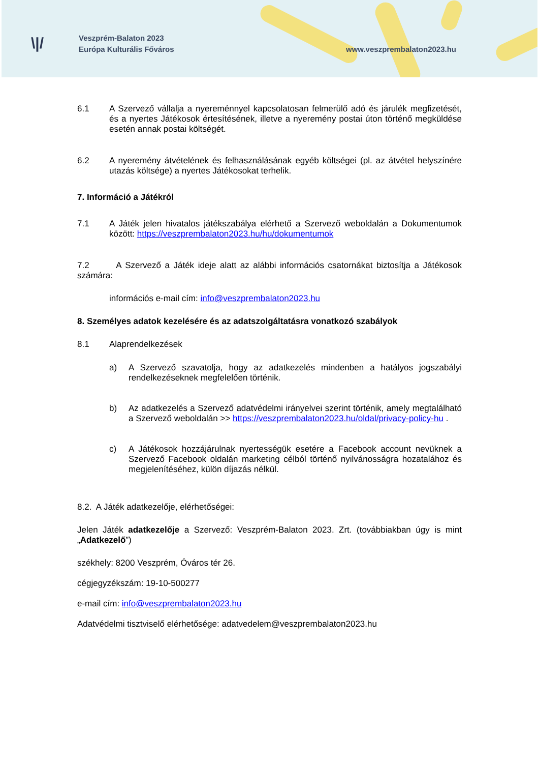\|/
Veszprém-Balaton 2023
Európa Kulturális Főváros
www.veszprembalaton2023.hu
6.1 A Szervező vállalja a nyereménnyel kapcsolatosan felmerülő adó és járulék megfizetését, és a nyertes Játékosok értesítésének, illetve a nyeremény postai úton történő megküldése esetén annak postai költségét.
6.2 A nyeremény átvételének és felhasználásának egyéb költségei (pl. az átvétel helyszínére utazás költsége) a nyertes Játékosokat terhelik.
7. Információ a Játékról
7.1 A Játék jelen hivatalos játékszabálya elérhető a Szervező weboldalán a Dokumentumok között: https://veszprembalaton2023.hu/hu/dokumentumok
7.2 A Szervező a Játék ideje alatt az alábbi információs csatornákat biztosítja a Játékosok számára:
információs e-mail cím: info@veszprembalaton2023.hu
8. Személyes adatok kezelésére és az adatszolgáltatásra vonatkozó szabályok
8.1 Alaprendelkezések
a) A Szervező szavatolja, hogy az adatkezelés mindenben a hatályos jogszabályi rendelkezéseknek megfelelően történik.
b) Az adatkezelés a Szervező adatvédelmi irányelvei szerint történik, amely megtalálható a Szervező weboldalán >> https://veszprembalaton2023.hu/oldal/privacy-policy-hu .
c) A Játékosok hozzájárulnak nyertességük esetére a Facebook account nevüknek a Szervező Facebook oldalán marketing célból történő nyilvánosságra hozatalához és megjelenítéséhez, külön díjazás nélkül.
8.2. A Játék adatkezelője, elérhetőségei:
Jelen Játék adatkezelője a Szervező: Veszprém-Balaton 2023. Zrt. (továbbiakban úgy is mint „Adatkezelő”)
székhely: 8200 Veszprém, Óváros tér 26.
cégjegyzékszám: 19-10-500277
e-mail cím: info@veszprembalaton2023.hu
Adatvédelmi tisztviselő elérhetősége: adatvedelem@veszprembalaton2023.hu